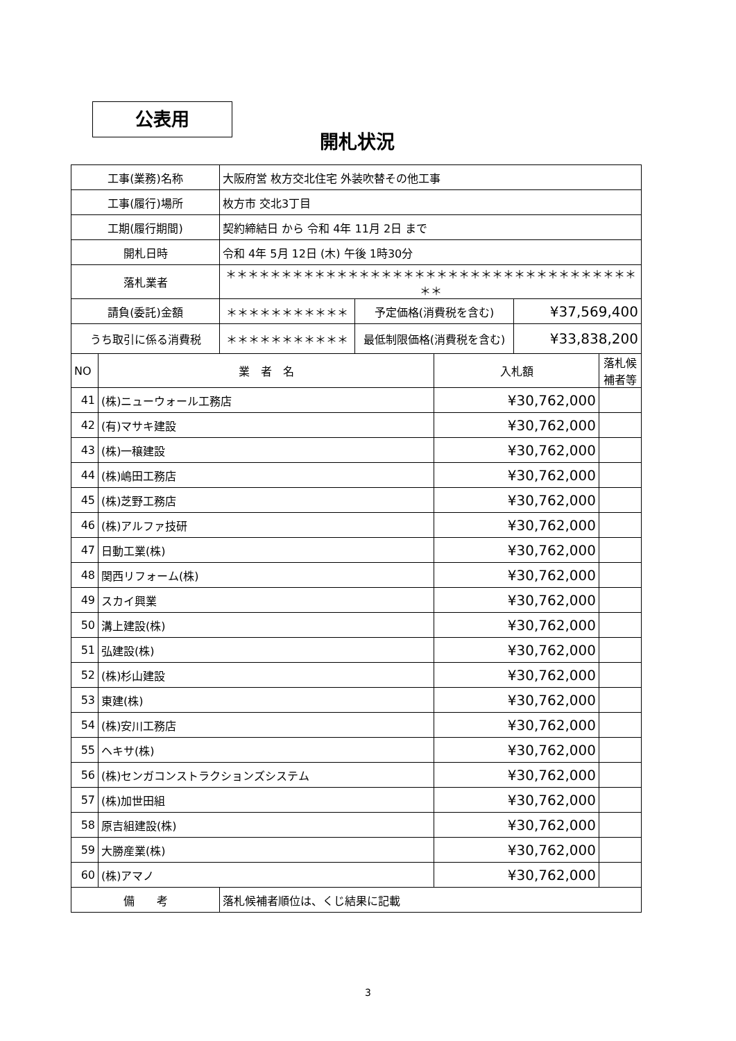公表用
開札状況
| 工事(業務)名称 | | 大阪府営 枚方交北住宅 外装吹替その他工事 | | | | |
| 工事(履行)場所 | | 枚方市 交北3丁目 | | | | |
| 工期(履行期間) | | 契約締結日 から 令和 4年 11月 2日 まで | | | | |
| 開札日時 | | 令和 4年 5月 12日 (木) 午後 1時30分 | | | | |
| 落札業者 | | ＊＊＊＊＊＊＊＊＊＊＊＊＊＊＊＊＊＊＊＊＊＊＊＊＊＊＊＊＊＊＊＊＊＊＊＊＊＊＊ | | | | |
| 請負(委託)金額 | | ＊＊＊＊＊＊＊＊＊＊＊ | 予定価格(消費税を含む) | | ¥37,569,400 | |
| うち取引に係る消費税 | | ＊＊＊＊＊＊＊＊＊＊＊ | 最低制限価格(消費税を含む) | | ¥33,838,200 | |
| NO | 業 者 名 | | | 入札額 | | 落札候補者等 |
| 41 | (株)ニューウォール工務店 | | | ¥30,762,000 | | |
| 42 | (有)マサキ建設 | | | ¥30,762,000 | | |
| 43 | (株)一穣建設 | | | ¥30,762,000 | | |
| 44 | (株)嶋田工務店 | | | ¥30,762,000 | | |
| 45 | (株)芝野工務店 | | | ¥30,762,000 | | |
| 46 | (株)アルファ技研 | | | ¥30,762,000 | | |
| 47 | 日動工業(株) | | | ¥30,762,000 | | |
| 48 | 関西リフォーム(株) | | | ¥30,762,000 | | |
| 49 | スカイ興業 | | | ¥30,762,000 | | |
| 50 | 溝上建設(株) | | | ¥30,762,000 | | |
| 51 | 弘建設(株) | | | ¥30,762,000 | | |
| 52 | (株)杉山建設 | | | ¥30,762,000 | | |
| 53 | 東建(株) | | | ¥30,762,000 | | |
| 54 | (株)安川工務店 | | | ¥30,762,000 | | |
| 55 | ヘキサ(株) | | | ¥30,762,000 | | |
| 56 | (株)センガコンストラクションズシステム | | | ¥30,762,000 | | |
| 57 | (株)加世田組 | | | ¥30,762,000 | | |
| 58 | 原吉組建設(株) | | | ¥30,762,000 | | |
| 59 | 大勝産業(株) | | | ¥30,762,000 | | |
| 60 | (株)アマノ | | | ¥30,762,000 | | |
| 備 考 | | 落札候補者順位は、くじ結果に記載 | | | | |
3